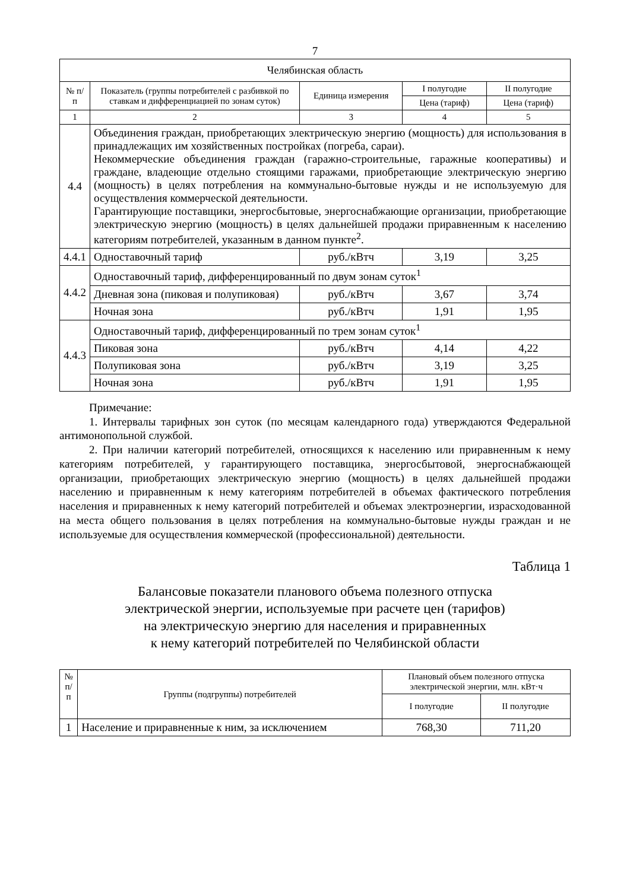7
| Челябинская область | | | | |
| --- | --- | --- | --- | --- |
| № п/п | Показатель (группы потребителей с разбивкой по ставкам и дифференциацией по зонам суток) | Единица измерения | I полугодие | II полугодие |
| | | | Цена (тариф) | Цена (тариф) |
| 1 | 2 | 3 | 4 | 5 |
| 4.4 | Объединения граждан, приобретающих электрическую энергию (мощность) для использования в принадлежащих им хозяйственных постройках (погреба, сараи). Некоммерческие объединения граждан (гаражно-строительные, гаражные кооперативы) и граждане, владеющие отдельно стоящими гаражами, приобретающие электрическую энергию (мощность) в целях потребления на коммунально-бытовые нужды и не используемую для осуществления коммерческой деятельности. Гарантирующие поставщики, энергосбытовые, энергоснабжающие организации, приобретающие электрическую энергию (мощность) в целях дальнейшей продажи приравненным к населению категориям потребителей, указанным в данном пункте<sup>2</sup>. | | | |
| 4.4.1 | Одноставочный тариф | руб./кВтч | 3,19 | 3,25 |
| 4.4.2 | Одноставочный тариф, дифференцированный по двум зонам суток<sup>1</sup> | | | |
| | Дневная зона (пиковая и полупиковая) | руб./кВтч | 3,67 | 3,74 |
| | Ночная зона | руб./кВтч | 1,91 | 1,95 |
| 4.4.3 | Одноставочный тариф, дифференцированный по трем зонам суток<sup>1</sup> | | | |
| | Пиковая зона | руб./кВтч | 4,14 | 4,22 |
| | Полупиковая зона | руб./кВтч | 3,19 | 3,25 |
| | Ночная зона | руб./кВтч | 1,91 | 1,95 |
Примечание:
1. Интервалы тарифных зон суток (по месяцам календарного года) утверждаются Федеральной антимонопольной службой.
2. При наличии категорий потребителей, относящихся к населению или приравненным к нему категориям потребителей, у гарантирующего поставщика, энергосбытовой, энергоснабжающей организации, приобретающих электрическую энергию (мощность) в целях дальнейшей продажи населению и приравненным к нему категориям потребителей в объемах фактического потребления населения и приравненных к нему категорий потребителей и объемах электроэнергии, израсходованной на места общего пользования в целях потребления на коммунально-бытовые нужды граждан и не используемые для осуществления коммерческой (профессиональной) деятельности.
Таблица 1
Балансовые показатели планового объема полезного отпуска
электрической энергии, используемые при расчете цен (тарифов)
на электрическую энергию для населения и приравненных
к нему категорий потребителей по Челябинской области
| № п/п | Группы (подгруппы) потребителей | Плановый объем полезного отпуска электрической энергии, млн. кВт·ч | |
| --- | --- | --- | --- |
| | | I полугодие | II полугодие |
| 1 | Население и приравненные к ним, за исключением | 768,30 | 711,20 |